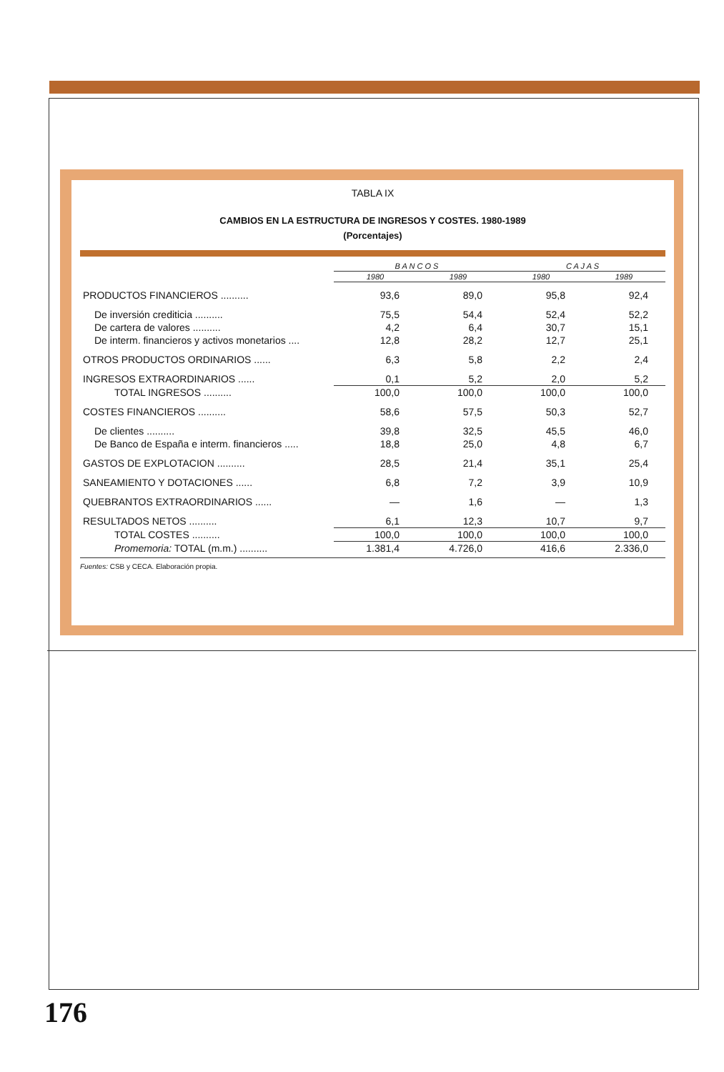TABLA IX
CAMBIOS EN LA ESTRUCTURA DE INGRESOS Y COSTES. 1980-1989
(Porcentajes)
| | B A N C O S | | C A J A S | |
| --- | --- | --- | --- | --- |
| | 1980 | 1989 | 1980 | 1989 |
| PRODUCTOS FINANCIEROS .......... | 93,6 | 89,0 | 95,8 | 92,4 |
| De inversión crediticia .......... | 75,5 | 54,4 | 52,4 | 52,2 |
| De cartera de valores .......... | 4,2 | 6,4 | 30,7 | 15,1 |
| De interm. financieros y activos monetarios .... | 12,8 | 28,2 | 12,7 | 25,1 |
| OTROS PRODUCTOS ORDINARIOS ...... | 6,3 | 5,8 | 2,2 | 2,4 |
| INGRESOS EXTRAORDINARIOS ...... | 0,1 | 5,2 | 2,0 | 5,2 |
| TOTAL INGRESOS .......... | 100,0 | 100,0 | 100,0 | 100,0 |
| COSTES FINANCIEROS .......... | 58,6 | 57,5 | 50,3 | 52,7 |
| De clientes .......... | 39,8 | 32,5 | 45,5 | 46,0 |
| De Banco de España e interm. financieros ..... | 18,8 | 25,0 | 4,8 | 6,7 |
| GASTOS DE EXPLOTACION .......... | 28,5 | 21,4 | 35,1 | 25,4 |
| SANEAMIENTO Y DOTACIONES ...... | 6,8 | 7,2 | 3,9 | 10,9 |
| QUEBRANTOS EXTRAORDINARIOS ...... | — | 1,6 | — | 1,3 |
| RESULTADOS NETOS .......... | 6,1 | 12,3 | 10,7 | 9,7 |
| TOTAL COSTES .......... | 100,0 | 100,0 | 100,0 | 100,0 |
| Promemoria: TOTAL (m.m.) .......... | 1.381,4 | 4.726,0 | 416,6 | 2.336,0 |
Fuentes: CSB y CECA. Elaboración propia.
176